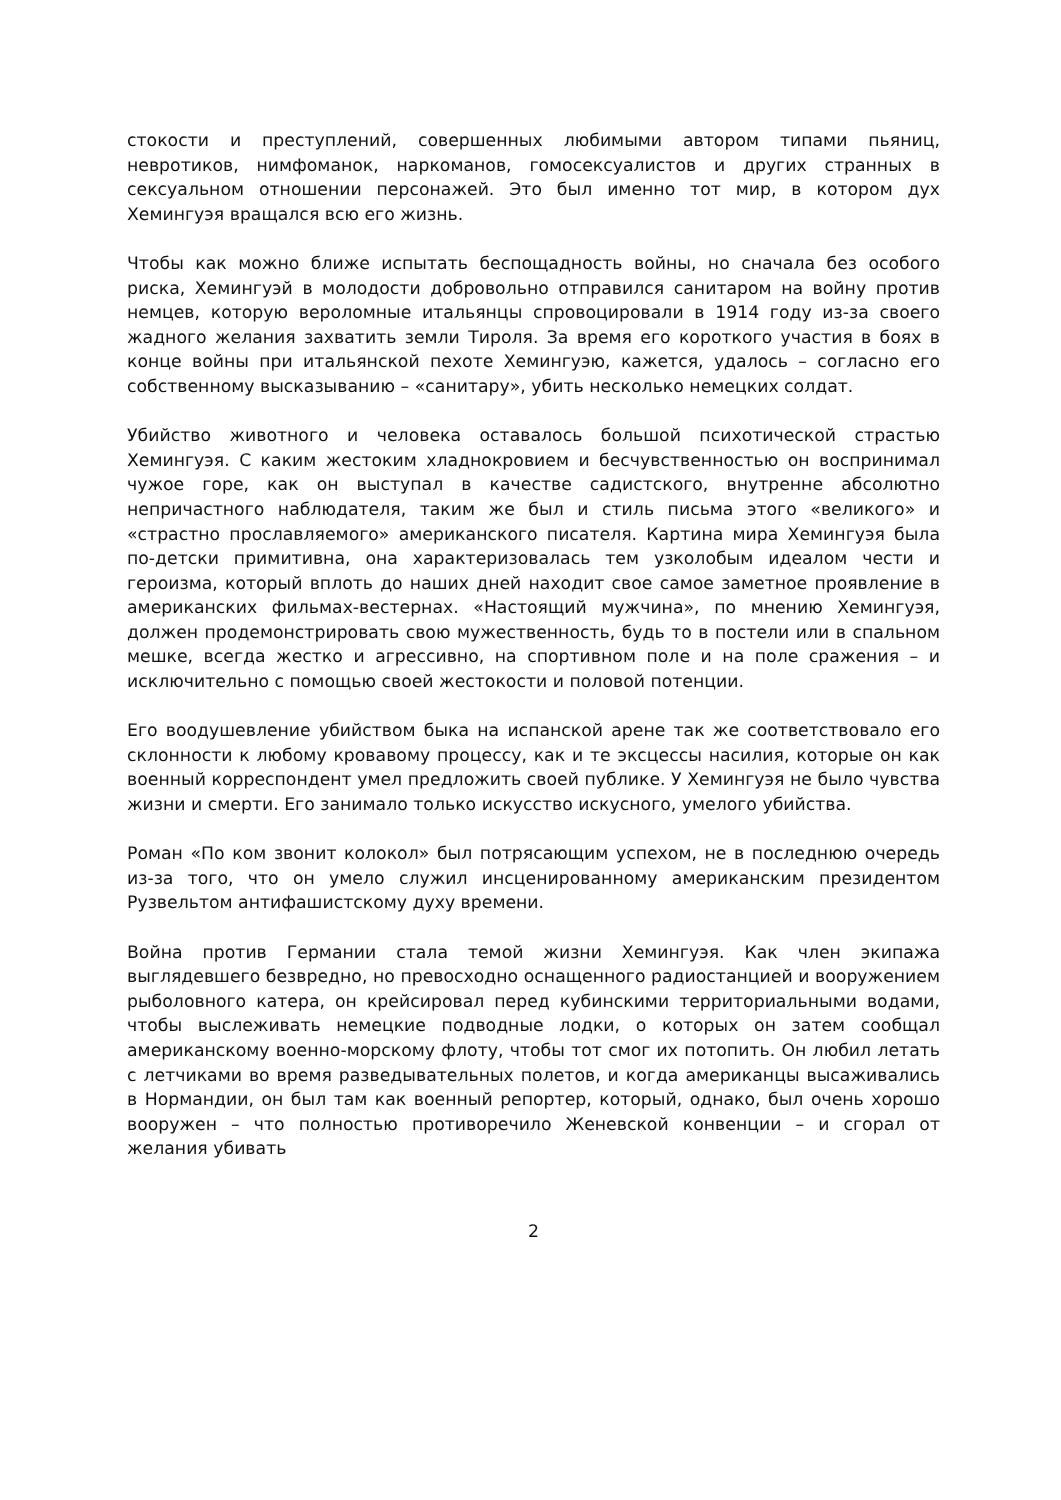стокости и преступлений, совершенных любимыми автором типами пьяниц, невротиков, нимфоманок, наркоманов, гомосексуалистов и других странных в сексуальном отношении персонажей. Это был именно тот мир, в котором дух Хемингуэя вращался всю его жизнь.
Чтобы как можно ближе испытать беспощадность войны, но сначала без особого риска, Хемингуэй в молодости добровольно отправился санитаром на войну против немцев, которую вероломные итальянцы спровоцировали в 1914 году из-за своего жадного желания захватить земли Тироля. За время его короткого участия в боях в конце войны при итальянской пехоте Хемингуэю, кажется, удалось – согласно его собственному высказыванию – «санитару», убить несколько немецких солдат.
Убийство животного и человека оставалось большой психотической страстью Хемингуэя. С каким жестоким хладнокровием и бесчувственностью он воспринимал чужое горе, как он выступал в качестве садистского, внутренне абсолютно непричастного наблюдателя, таким же был и стиль письма этого «великого» и «страстно прославляемого» американского писателя. Картина мира Хемингуэя была по-детски примитивна, она характеризовалась тем узколобым идеалом чести и героизма, который вплоть до наших дней находит свое самое заметное проявление в американских фильмах-вестернах. «Настоящий мужчина», по мнению Хемингуэя, должен продемонстрировать свою мужественность, будь то в постели или в спальном мешке, всегда жестко и агрессивно, на спортивном поле и на поле сражения – и исключительно с помощью своей жестокости и половой потенции.
Его воодушевление убийством быка на испанской арене так же соответствовало его склонности к любому кровавому процессу, как и те эксцессы насилия, которые он как военный корреспондент умел предложить своей публике. У Хемингуэя не было чувства жизни и смерти. Его занимало только искусство искусного, умелого убийства.
Роман «По ком звонит колокол» был потрясающим успехом, не в последнюю очередь из-за того, что он умело служил инсценированному американским президентом Рузвельтом антифашистскому духу времени.
Война против Германии стала темой жизни Хемингуэя. Как член экипажа выглядевшего безвредно, но превосходно оснащенного радиостанцией и вооружением рыболовного катера, он крейсировал перед кубинскими территориальными водами, чтобы выслеживать немецкие подводные лодки, о которых он затем сообщал американскому военно-морскому флоту, чтобы тот смог их потопить. Он любил летать с летчиками во время разведывательных полетов, и когда американцы высаживались в Нормандии, он был там как военный репортер, который, однако, был очень хорошо вооружен – что полностью противоречило Женевской конвенции – и сгорал от желания убивать
2